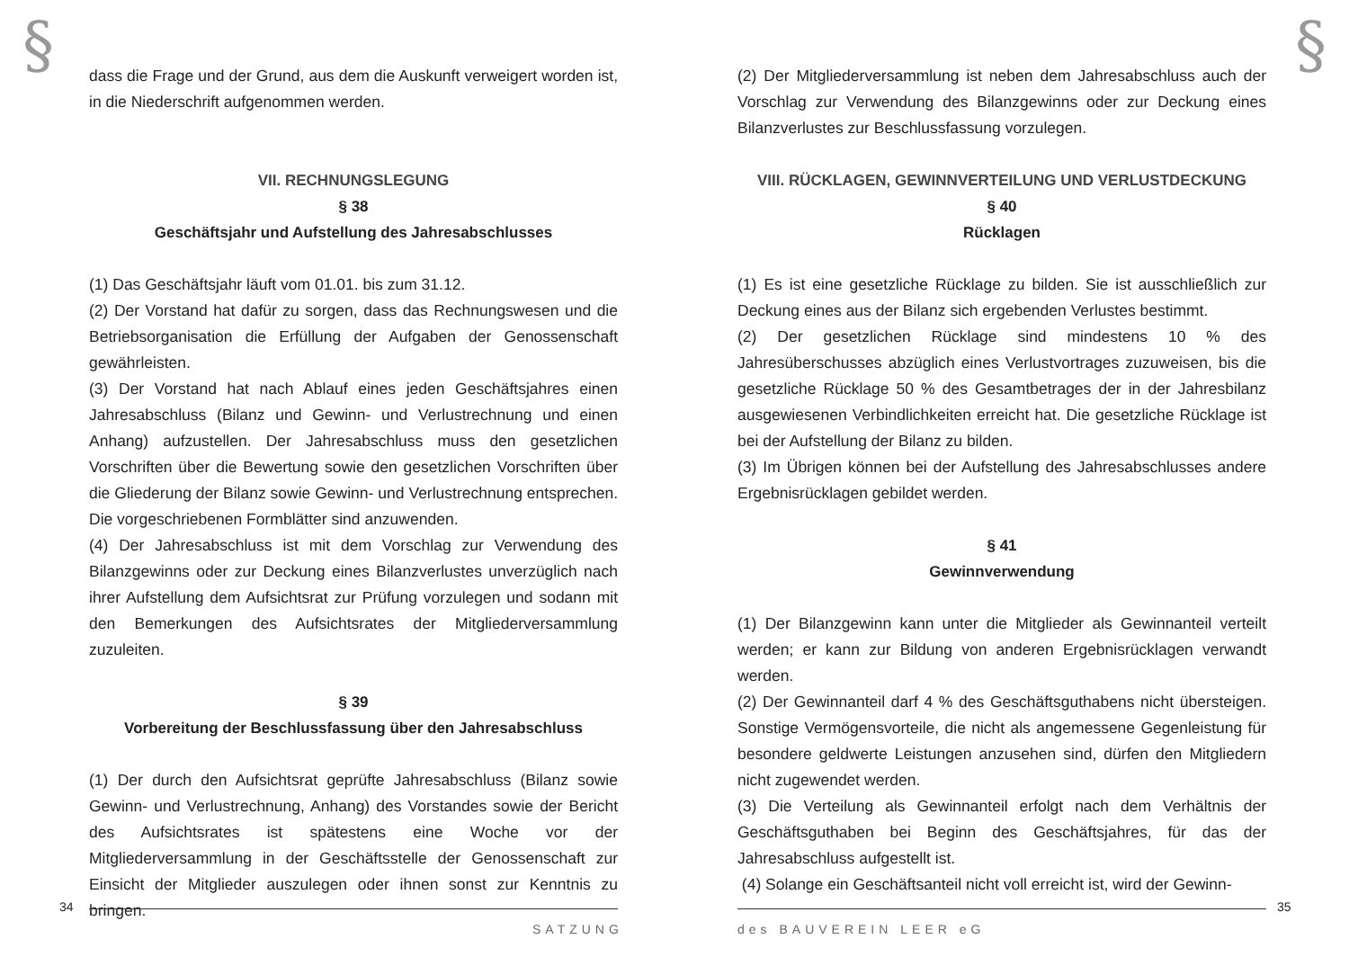§
dass die Frage und der Grund, aus dem die Auskunft verweigert worden ist, in die Niederschrift aufgenommen werden.
VII. RECHNUNGSLEGUNG
§ 38
Geschäftsjahr und Aufstellung des Jahresabschlusses
(1) Das Geschäftsjahr läuft vom 01.01. bis zum 31.12.
(2) Der Vorstand hat dafür zu sorgen, dass das Rechnungswesen und die Betriebsorganisation die Erfüllung der Aufgaben der Genossenschaft gewährleisten.
(3) Der Vorstand hat nach Ablauf eines jeden Geschäftsjahres einen Jahresabschluss (Bilanz und Gewinn- und Verlustrechnung und einen Anhang) aufzustellen. Der Jahresabschluss muss den gesetzlichen Vorschriften über die Bewertung sowie den gesetzlichen Vorschriften über die Gliederung der Bilanz sowie Gewinn- und Verlustrechnung entsprechen. Die vorgeschriebenen Formblätter sind anzuwenden.
(4) Der Jahresabschluss ist mit dem Vorschlag zur Verwendung des Bilanzgewinns oder zur Deckung eines Bilanzverlustes unverzüglich nach ihrer Aufstellung dem Aufsichtsrat zur Prüfung vorzulegen und sodann mit den Bemerkungen des Aufsichtsrates der Mitgliederversammlung zuzuleiten.
§ 39
Vorbereitung der Beschlussfassung über den Jahresabschluss
(1) Der durch den Aufsichtsrat geprüfte Jahresabschluss (Bilanz sowie Gewinn- und Verlustrechnung, Anhang) des Vorstandes sowie der Bericht des Aufsichtsrates ist spätestens eine Woche vor der Mitgliederversammlung in der Geschäftsstelle der Genossenschaft zur Einsicht der Mitglieder auszulegen oder ihnen sonst zur Kenntnis zu bringen.
34
SATZUNG
§
(2) Der Mitgliederversammlung ist neben dem Jahresabschluss auch der Vorschlag zur Verwendung des Bilanzgewinns oder zur Deckung eines Bilanzverlustes zur Beschlussfassung vorzulegen.
VIII. RÜCKLAGEN, GEWINNVERTEILUNG UND VERLUSTDECKUNG
§ 40
Rücklagen
(1) Es ist eine gesetzliche Rücklage zu bilden. Sie ist ausschließlich zur Deckung eines aus der Bilanz sich ergebenden Verlustes bestimmt.
(2) Der gesetzlichen Rücklage sind mindestens 10 % des Jahresüberschusses abzüglich eines Verlustvortrages zuzuweisen, bis die gesetzliche Rücklage 50 % des Gesamtbetrages der in der Jahresbilanz ausgewiesenen Verbindlichkeiten erreicht hat. Die gesetzliche Rücklage ist bei der Aufstellung der Bilanz zu bilden.
(3) Im Übrigen können bei der Aufstellung des Jahresabschlusses andere Ergebnisrücklagen gebildet werden.
§ 41
Gewinnverwendung
(1) Der Bilanzgewinn kann unter die Mitglieder als Gewinnanteil verteilt werden; er kann zur Bildung von anderen Ergebnisrücklagen verwandt werden.
(2) Der Gewinnanteil darf 4 % des Geschäftsguthabens nicht übersteigen. Sonstige Vermögensvorteile, die nicht als angemessene Gegenleistung für besondere geldwerte Leistungen anzusehen sind, dürfen den Mitgliedern nicht zugewendet werden.
(3) Die Verteilung als Gewinnanteil erfolgt nach dem Verhältnis der Geschäftsguthaben bei Beginn des Geschäftsjahres, für das der Jahresabschluss aufgestellt ist.
(4) Solange ein Geschäftsanteil nicht voll erreicht ist, wird der Gewinn-
35
des BAUVEREIN LEER eG